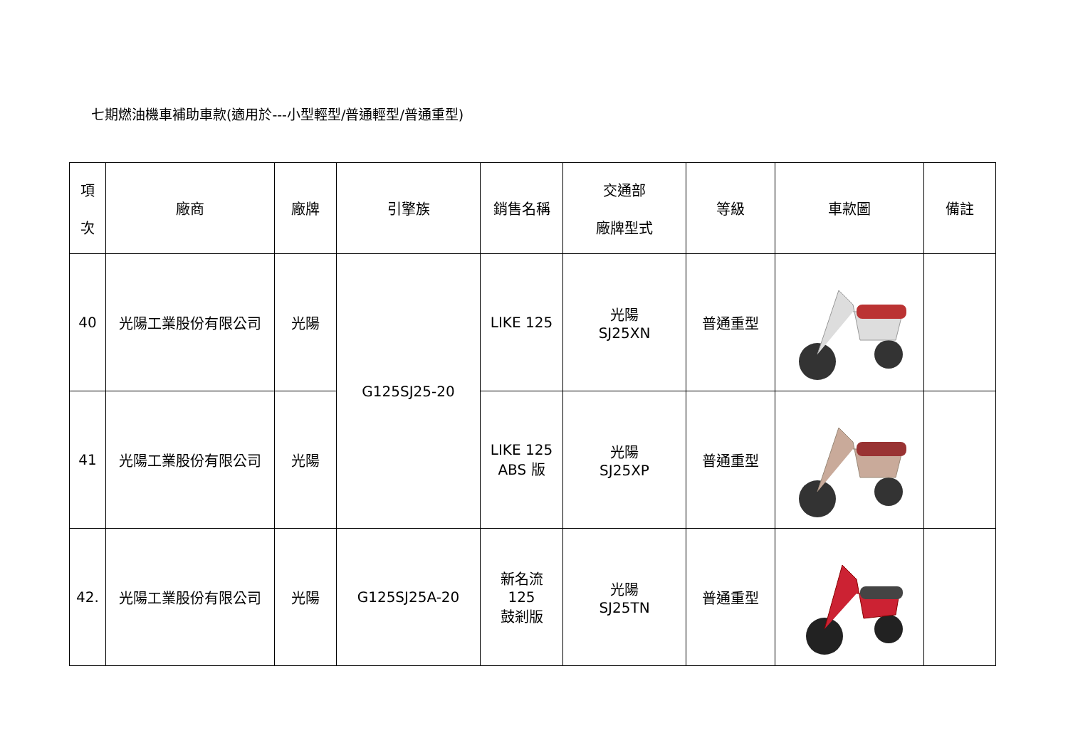七期燃油機車補助車款(適用於---小型輕型/普通輕型/普通重型)
| 項 次 | 廠商 | 廠牌 | 引擎族 | 銷售名稱 | 交通部 廠牌型式 | 等級 | 車款圖 | 備註 |
| --- | --- | --- | --- | --- | --- | --- | --- | --- |
| 40 | 光陽工業股份有限公司 | 光陽 | G125SJ25-20 | LIKE 125 | 光陽 SJ25XN | 普通重型 | | |
| 41 | 光陽工業股份有限公司 | 光陽 | | LIKE 125 ABS 版 | 光陽 SJ25XP | 普通重型 | | |
| 42. | 光陽工業股份有限公司 | 光陽 | G125SJ25A-20 | 新名流 125 鼓剎版 | 光陽 SJ25TN | 普通重型 | | |